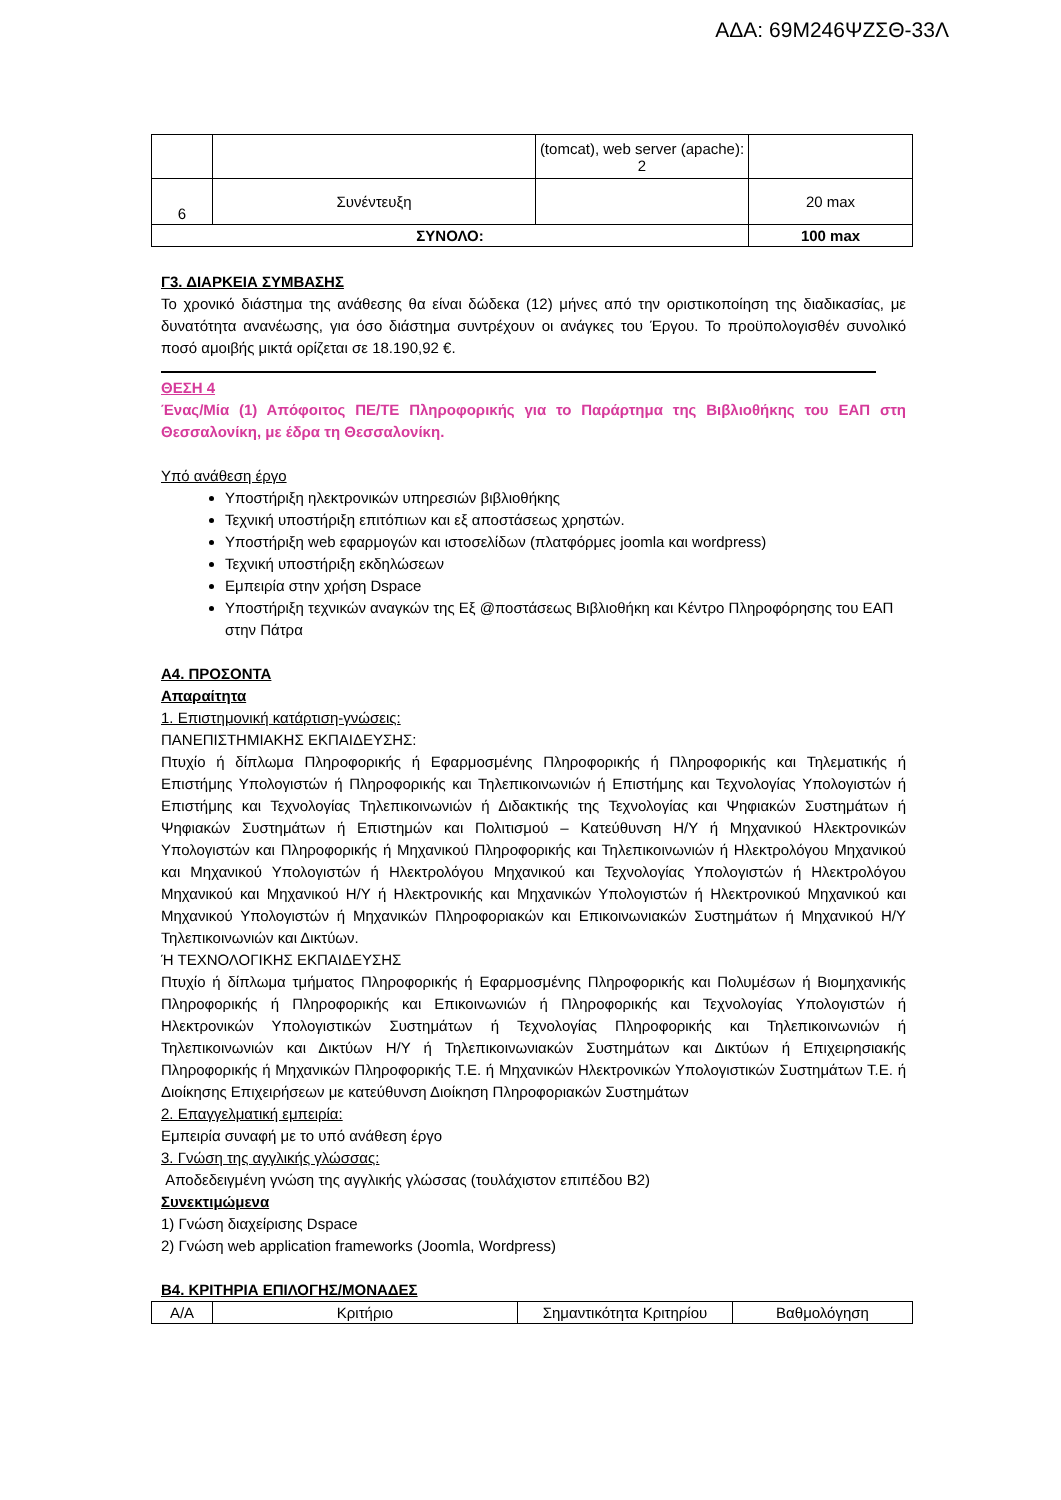ΑΔΑ: 69Μ246ΨΖΣΘ-33Λ
| | | (tomcat), web server (apache): 2 | |
| 6 | Συνέντευξη | | 20 max |
| ΣΥΝΟΛΟ: | | | 100 max |
Γ3. ΔΙΑΡΚΕΙΑ ΣΥΜΒΑΣΗΣ
Το χρονικό διάστημα της ανάθεσης θα είναι δώδεκα (12) μήνες από την οριστικοποίηση της διαδικασίας, με δυνατότητα ανανέωσης, για όσο διάστημα συντρέχουν οι ανάγκες του Έργου. Το προϋπολογισθέν συνολικό ποσό αμοιβής μικτά ορίζεται σε 18.190,92 €.
ΘΕΣΗ 4
Ένας/Μία (1) Απόφοιτος ΠΕ/ΤΕ Πληροφορικής για το Παράρτημα της Βιβλιοθήκης του ΕΑΠ στη Θεσσαλονίκη, με έδρα τη Θεσσαλονίκη.
Υπό ανάθεση έργο
Υποστήριξη ηλεκτρονικών υπηρεσιών βιβλιοθήκης
Τεχνική υποστήριξη επιτόπιων και εξ αποστάσεως χρηστών.
Υποστήριξη web εφαρμογών και ιστοσελίδων (πλατφόρμες joomla και wordpress)
Τεχνική υποστήριξη εκδηλώσεων
Εμπειρία στην χρήση Dspace
Υποστήριξη τεχνικών αναγκών της Εξ @ποστάσεως Βιβλιοθήκη και Κέντρο Πληροφόρησης του ΕΑΠ στην Πάτρα
Α4. ΠΡΟΣΟΝΤΑ
Απαραίτητα
1. Επιστημονική κατάρτιση-γνώσεις:
ΠΑΝΕΠΙΣΤΗΜΙΑΚΗΣ ΕΚΠΑΙΔΕΥΣΗΣ:
Πτυχίο ή δίπλωμα Πληροφορικής ή Εφαρμοσμένης Πληροφορικής ή Πληροφορικής και Τηλεματικής ή Επιστήμης Υπολογιστών ή Πληροφορικής και Τηλεπικοινωνιών ή Επιστήμης και Τεχνολογίας Υπολογιστών ή Επιστήμης και Τεχνολογίας Τηλεπικοινωνιών ή Διδακτικής της Τεχνολογίας και Ψηφιακών Συστημάτων ή Ψηφιακών Συστημάτων ή Επιστημών και Πολιτισμού – Κατεύθυνση Η/Υ ή Μηχανικού Ηλεκτρονικών Υπολογιστών και Πληροφορικής ή Μηχανικού Πληροφορικής και Τηλεπικοινωνιών ή Ηλεκτρολόγου Μηχανικού και Μηχανικού Υπολογιστών ή Ηλεκτρολόγου Μηχανικού και Τεχνολογίας Υπολογιστών ή Ηλεκτρολόγου Μηχανικού και Μηχανικού Η/Υ ή Ηλεκτρονικής και Μηχανικών Υπολογιστών ή Ηλεκτρονικού Μηχανικού και Μηχανικού Υπολογιστών ή Μηχανικών Πληροφοριακών και Επικοινωνιακών Συστημάτων ή Μηχανικού Η/Υ Τηλεπικοινωνιών και Δικτύων.
Ή ΤΕΧΝΟΛΟΓΙΚΗΣ ΕΚΠΑΙΔΕΥΣΗΣ
Πτυχίο ή δίπλωμα τμήματος Πληροφορικής ή Εφαρμοσμένης Πληροφορικής και Πολυμέσων ή Βιομηχανικής Πληροφορικής ή Πληροφορικής και Επικοινωνιών ή Πληροφορικής και Τεχνολογίας Υπολογιστών ή Ηλεκτρονικών Υπολογιστικών Συστημάτων ή Τεχνολογίας Πληροφορικής και Τηλεπικοινωνιών ή Τηλεπικοινωνιών και Δικτύων Η/Υ ή Τηλεπικοινωνιακών Συστημάτων και Δικτύων ή Επιχειρησιακής Πληροφορικής ή Μηχανικών Πληροφορικής Τ.Ε. ή Μηχανικών Ηλεκτρονικών Υπολογιστικών Συστημάτων Τ.Ε. ή Διοίκησης Επιχειρήσεων με κατεύθυνση Διοίκηση Πληροφοριακών Συστημάτων
2. Επαγγελματική εμπειρία:
Εμπειρία συναφή με το υπό ανάθεση έργο
3. Γνώση της αγγλικής γλώσσας:
Αποδεδειγμένη γνώση της αγγλικής γλώσσας (τουλάχιστον επιπέδου Β2)
Συνεκτιμώμενα
1) Γνώση διαχείρισης Dspace
2) Γνώση web application frameworks (Joomla, Wordpress)
Β4. ΚΡΙΤΗΡΙΑ ΕΠΙΛΟΓΗΣ/ΜΟΝΑΔΕΣ
| Α/Α | Κριτήριο | Σημαντικότητα Κριτηρίου | Βαθμολόγηση |